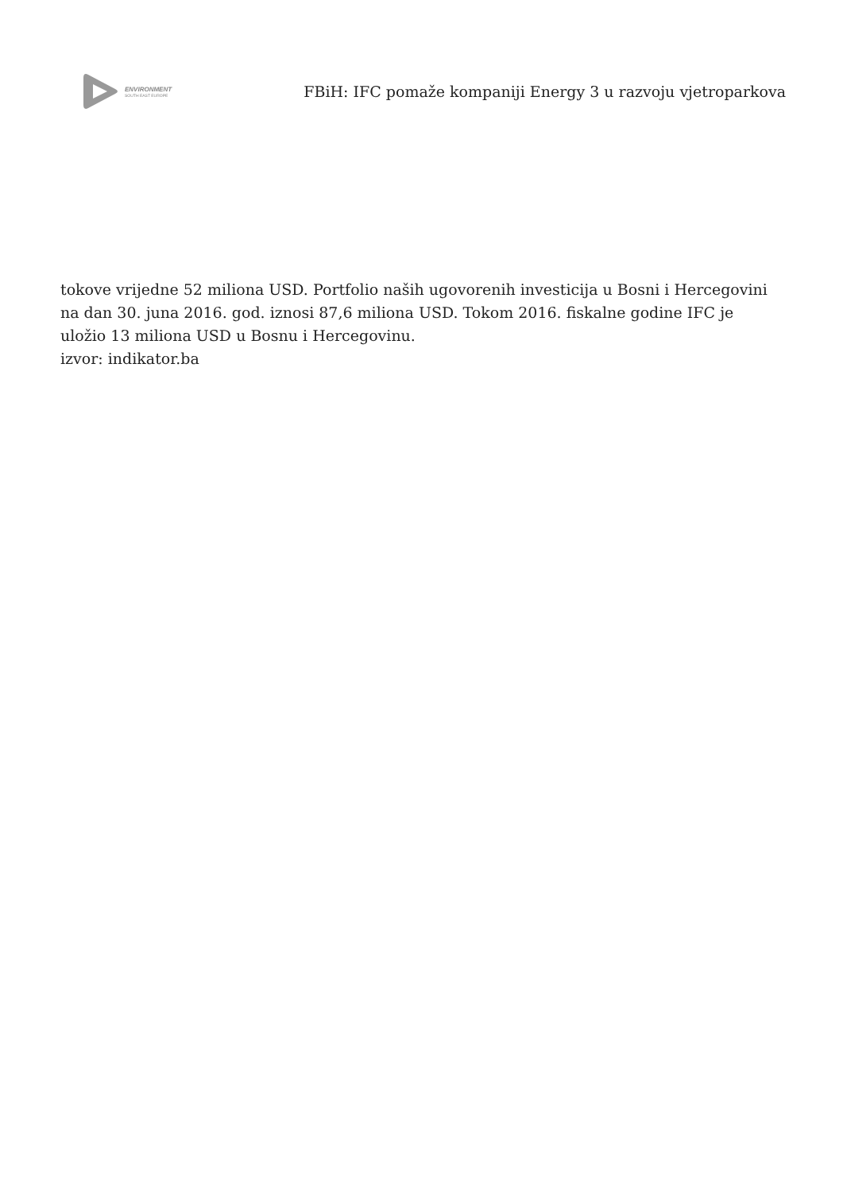ENVIRONMENT
SOUTH EAST EUROPE
FBiH: IFC pomaže kompaniji Energy 3 u razvoju vjetroparkova
tokove vrijedne 52 miliona USD. Portfolio naših ugovorenih investicija u Bosni i Hercegovini na dan 30. juna 2016. god. iznosi 87,6 miliona USD. Tokom 2016. fiskalne godine IFC je uložio 13 miliona USD u Bosnu i Hercegovinu.
izvor: indikator.ba